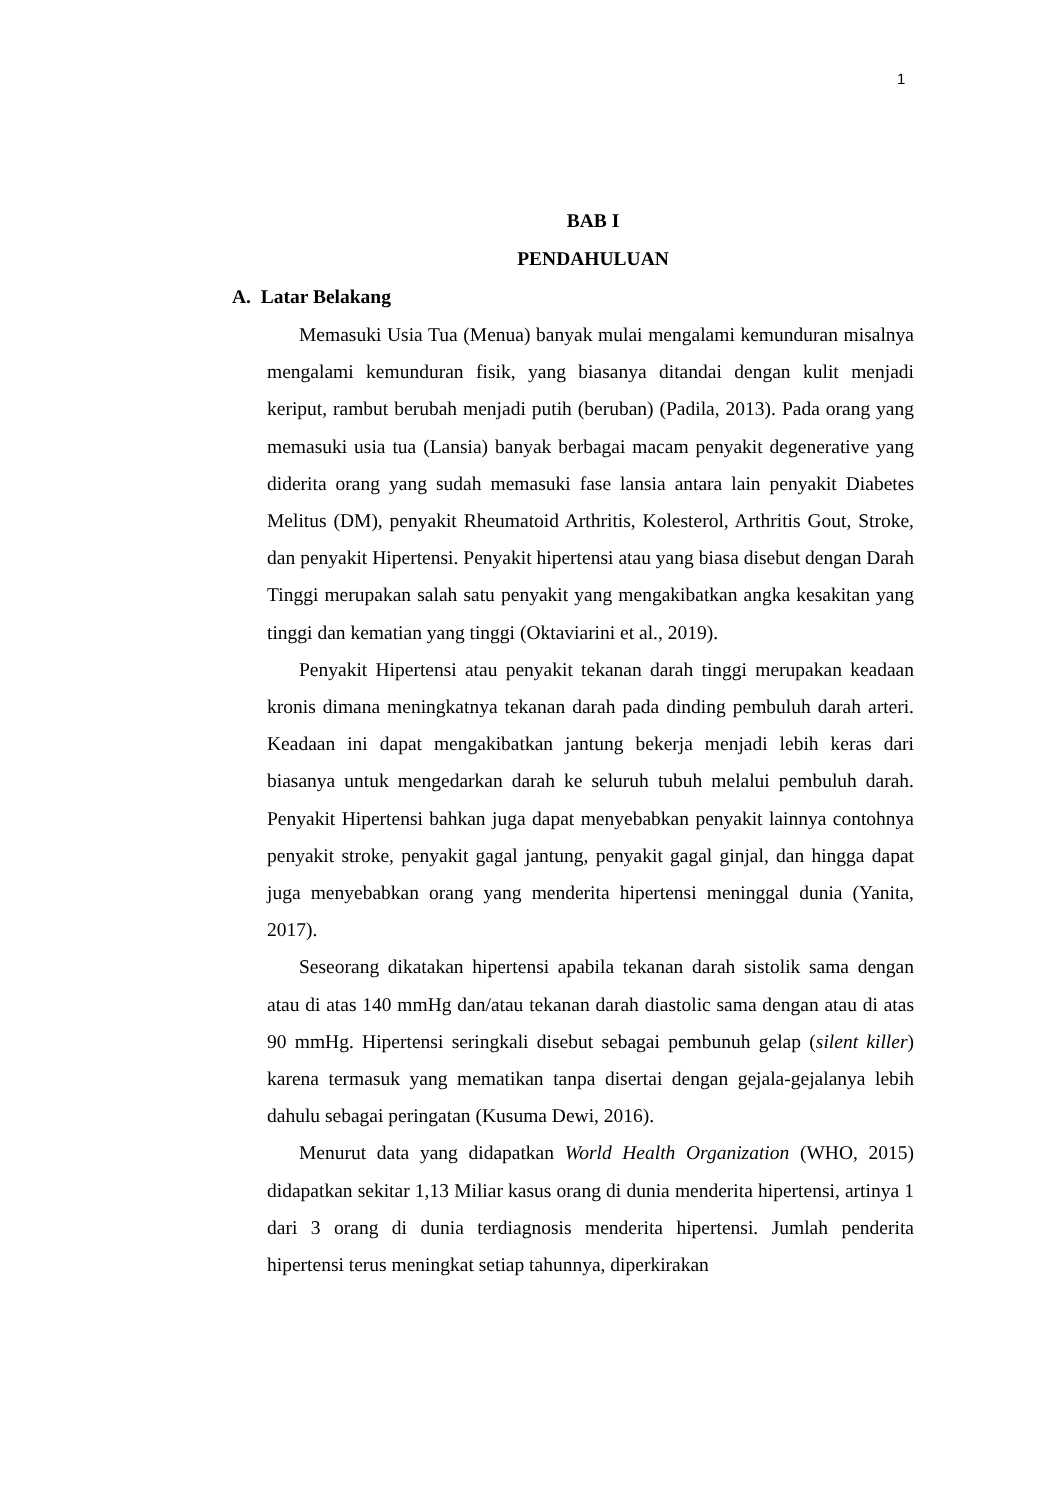1
BAB I
PENDAHULUAN
A. Latar Belakang
Memasuki Usia Tua (Menua) banyak mulai mengalami kemunduran misalnya mengalami kemunduran fisik, yang biasanya ditandai dengan kulit menjadi keriput, rambut berubah menjadi putih (beruban) (Padila, 2013). Pada orang yang memasuki usia tua (Lansia) banyak berbagai macam penyakit degenerative yang diderita orang yang sudah memasuki fase lansia antara lain penyakit Diabetes Melitus (DM), penyakit Rheumatoid Arthritis, Kolesterol, Arthritis Gout, Stroke, dan penyakit Hipertensi. Penyakit hipertensi atau yang biasa disebut dengan Darah Tinggi merupakan salah satu penyakit yang mengakibatkan angka kesakitan yang tinggi dan kematian yang tinggi (Oktaviarini et al., 2019).
Penyakit Hipertensi atau penyakit tekanan darah tinggi merupakan keadaan kronis dimana meningkatnya tekanan darah pada dinding pembuluh darah arteri. Keadaan ini dapat mengakibatkan jantung bekerja menjadi lebih keras dari biasanya untuk mengedarkan darah ke seluruh tubuh melalui pembuluh darah. Penyakit Hipertensi bahkan juga dapat menyebabkan penyakit lainnya contohnya penyakit stroke, penyakit gagal jantung, penyakit gagal ginjal, dan hingga dapat juga menyebabkan orang yang menderita hipertensi meninggal dunia (Yanita, 2017).
Seseorang dikatakan hipertensi apabila tekanan darah sistolik sama dengan atau di atas 140 mmHg dan/atau tekanan darah diastolic sama dengan atau di atas 90 mmHg. Hipertensi seringkali disebut sebagai pembunuh gelap (silent killer) karena termasuk yang mematikan tanpa disertai dengan gejala-gejalanya lebih dahulu sebagai peringatan (Kusuma Dewi, 2016).
Menurut data yang didapatkan World Health Organization (WHO, 2015) didapatkan sekitar 1,13 Miliar kasus orang di dunia menderita hipertensi, artinya 1 dari 3 orang di dunia terdiagnosis menderita hipertensi. Jumlah penderita hipertensi terus meningkat setiap tahunnya, diperkirakan